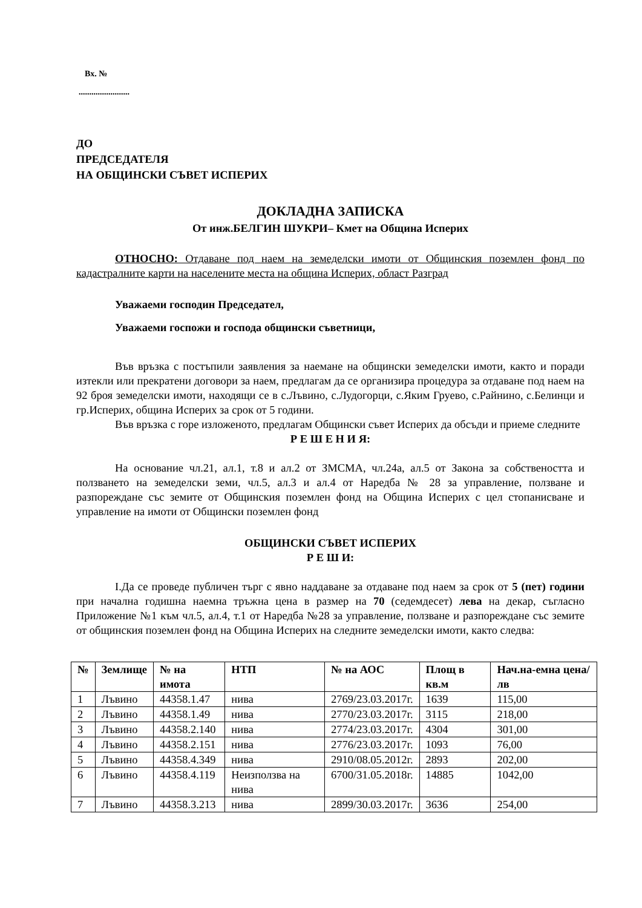Вх. №
........................
ДО
ПРЕДСЕДАТЕЛЯ
НА ОБЩИНСКИ СЪВЕТ ИСПЕРИХ
ДОКЛАДНА ЗАПИСКА
От инж.БЕЛГИН ШУКРИ– Кмет на Община Исперих
ОТНОСНО: Отдаване под наем на земеделски имоти от Общинския поземлен фонд по кадастралните карти на населените места на община Исперих, област Разград
Уважаеми господин Председател,
Уважаеми госпожи и господа общински съветници,
Във връзка с постъпили заявления за наемане на общински земеделски имоти, както и поради изтекли или прекратени договори за наем, предлагам да се организира процедура за отдаване под наем на 92 броя земеделски имоти, находящи се в с.Лъвино, с.Лудогорци, с.Яким Груево, с.Райнино, с.Белинци и гр.Исперих, община Исперих за срок от 5 години.
Във връзка с горе изложеното, предлагам Общински съвет Исперих да обсъди и приеме следните
Р Е Ш Е Н И Я:
На основание чл.21, ал.1, т.8 и ал.2 от ЗМСМА, чл.24а, ал.5 от Закона за собствеността и ползването на земеделски земи, чл.5, ал.3 и ал.4 от Наредба № 28 за управление, ползване и разпореждане със земите от Общинския поземлен фонд на Община Исперих с цел стопанисване и управление на имоти от Общински поземлен фонд
ОБЩИНСКИ СЪВЕТ ИСПЕРИХ
Р Е Ш И:
I.Да се проведе публичен търг с явно наддаване за отдаване под наем за срок от 5 (пет) години при начална годишна наемна тръжна цена в размер на 70 (седемдесет) лева на декар, съгласно Приложение №1 към чл.5, ал.4, т.1 от Наредба №28 за управление, ползване и разпореждане със земите от общинския поземлен фонд на Община Исперих на следните земеделски имоти, както следва:
| № | Землище | № на имота | НТП | № на АОС | Площ в кв.м | Нач.на-емна цена/лв |
| --- | --- | --- | --- | --- | --- | --- |
| 1 | Лъвино | 44358.1.47 | нива | 2769/23.03.2017г. | 1639 | 115,00 |
| 2 | Лъвино | 44358.1.49 | нива | 2770/23.03.2017г. | 3115 | 218,00 |
| 3 | Лъвино | 44358.2.140 | нива | 2774/23.03.2017г. | 4304 | 301,00 |
| 4 | Лъвино | 44358.2.151 | нива | 2776/23.03.2017г. | 1093 | 76,00 |
| 5 | Лъвино | 44358.4.349 | нива | 2910/08.05.2012г. | 2893 | 202,00 |
| 6 | Лъвино | 44358.4.119 | Неизползва на нива | 6700/31.05.2018г. | 14885 | 1042,00 |
| 7 | Лъвино | 44358.3.213 | нива | 2899/30.03.2017г. | 3636 | 254,00 |